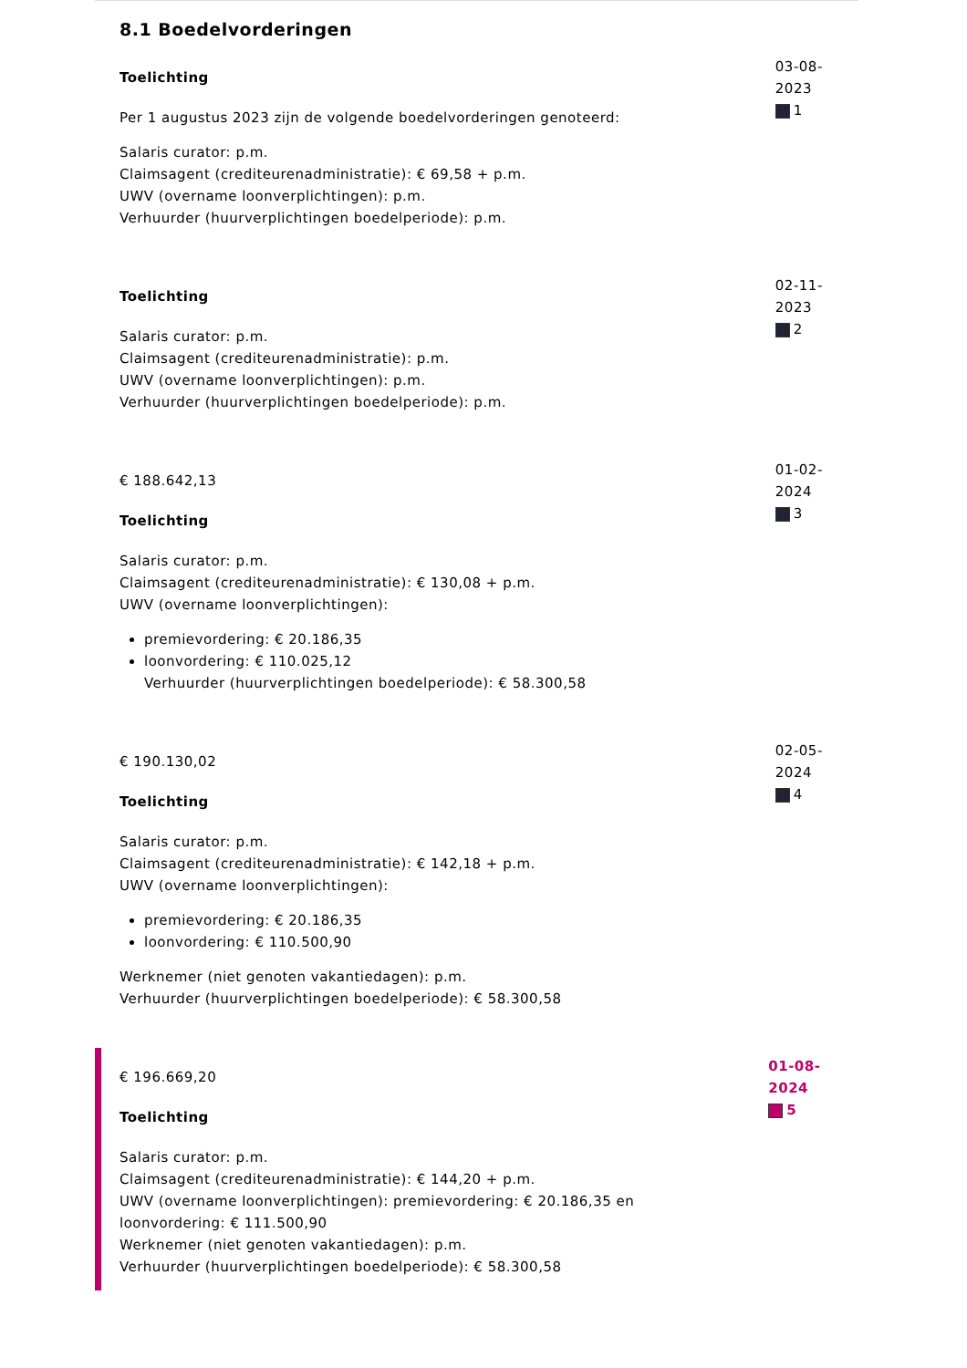8.1 Boedelvorderingen
Toelichting
Per 1 augustus 2023 zijn de volgende boedelvorderingen genoteerd:
Salaris curator: p.m.
Claimsagent (crediteurenadministratie): € 69,58 + p.m.
UWV (overname loonverplichtingen): p.m.
Verhuurder (huurverplichtingen boedelperiode): p.m.
03-08-2023
1
Toelichting
Salaris curator: p.m.
Claimsagent (crediteurenadministratie): p.m.
UWV (overname loonverplichtingen): p.m.
Verhuurder (huurverplichtingen boedelperiode): p.m.
02-11-2023
2
€ 188.642,13
Toelichting
Salaris curator: p.m.
Claimsagent (crediteurenadministratie): € 130,08 + p.m.
UWV (overname loonverplichtingen):
premievordering: € 20.186,35
loonvordering: € 110.025,12
Verhuurder (huurverplichtingen boedelperiode): € 58.300,58
01-02-2024
3
€ 190.130,02
Toelichting
Salaris curator: p.m.
Claimsagent (crediteurenadministratie): € 142,18 + p.m.
UWV (overname loonverplichtingen):
premievordering: € 20.186,35
loonvordering: € 110.500,90
Werknemer (niet genoten vakantiedagen): p.m.
Verhuurder (huurverplichtingen boedelperiode): € 58.300,58
02-05-2024
4
€ 196.669,20
Toelichting
Salaris curator: p.m.
Claimsagent (crediteurenadministratie): € 144,20 + p.m.
UWV (overname loonverplichtingen): premievordering: € 20.186,35 en loonvordering: € 111.500,90
Werknemer (niet genoten vakantiedagen): p.m.
Verhuurder (huurverplichtingen boedelperiode): € 58.300,58
01-08-2024
5